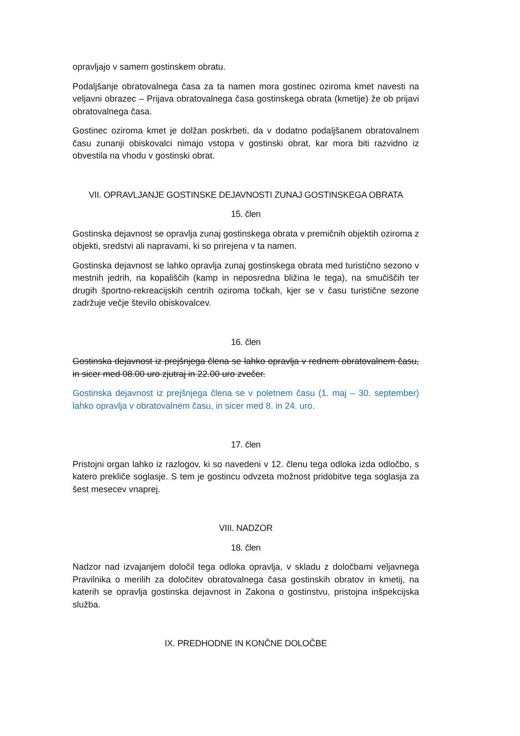opravljajo v samem gostinskem obratu.
Podaljšanje obratovalnega časa za ta namen mora gostinec oziroma kmet navesti na veljavni obrazec – Prijava obratovalnega časa gostinskega obrata (kmetije) že ob prijavi obratovalnega časa.
Gostinec oziroma kmet je dolžan poskrbeti, da v dodatno podaljšanem obratovalnem času zunanji obiskovalci nimajo vstopa v gostinski obrat, kar mora biti razvidno iz obvestila na vhodu v gostinski obrat.
VII. OPRAVLJANJE GOSTINSKE DEJAVNOSTI ZUNAJ GOSTINSKEGA OBRATA
15. člen
Gostinska dejavnost se opravlja zunaj gostinskega obrata v premičnih objektih oziroma z objekti, sredstvi ali napravami, ki so prirejena v ta namen.
Gostinska dejavnost se lahko opravlja zunaj gostinskega obrata med turistično sezono v mestnih jedrih, na kopališčih (kamp in neposredna bližina le tega), na smučiščih ter drugih športno-rekreacijskih centrih oziroma točkah, kjer se v času turistične sezone zadržuje večje število obiskovalcev.
16. člen
Gostinska dejavnost iz prejšnjega člena se lahko opravlja v rednem obratovalnem času, in sicer med 08.00 uro zjutraj in 22.00 uro zvečer.
Gostinska dejavnost iz prejšnjega člena se v poletnem času (1. maj – 30. september) lahko opravlja v obratovalnem času, in sicer med 8. in 24. uro.
17. člen
Pristojni organ lahko iz razlogov, ki so navedeni v 12. členu tega odloka izda odločbo, s katero prekliče soglasje. S tem je gostincu odvzeta možnost pridobitve tega soglasja za šest mesecev vnaprej.
VIII. NADZOR
18. člen
Nadzor nad izvajanjem določil tega odloka opravlja, v skladu z določbami veljavnega Pravilnika o merilih za določitev obratovalnega časa gostinskih obratov in kmetij, na katerih se opravlja gostinska dejavnost in Zakona o gostinstvu, pristojna inšpekcijska služba.
IX. PREDHODNE IN KONČNE DOLOČBE